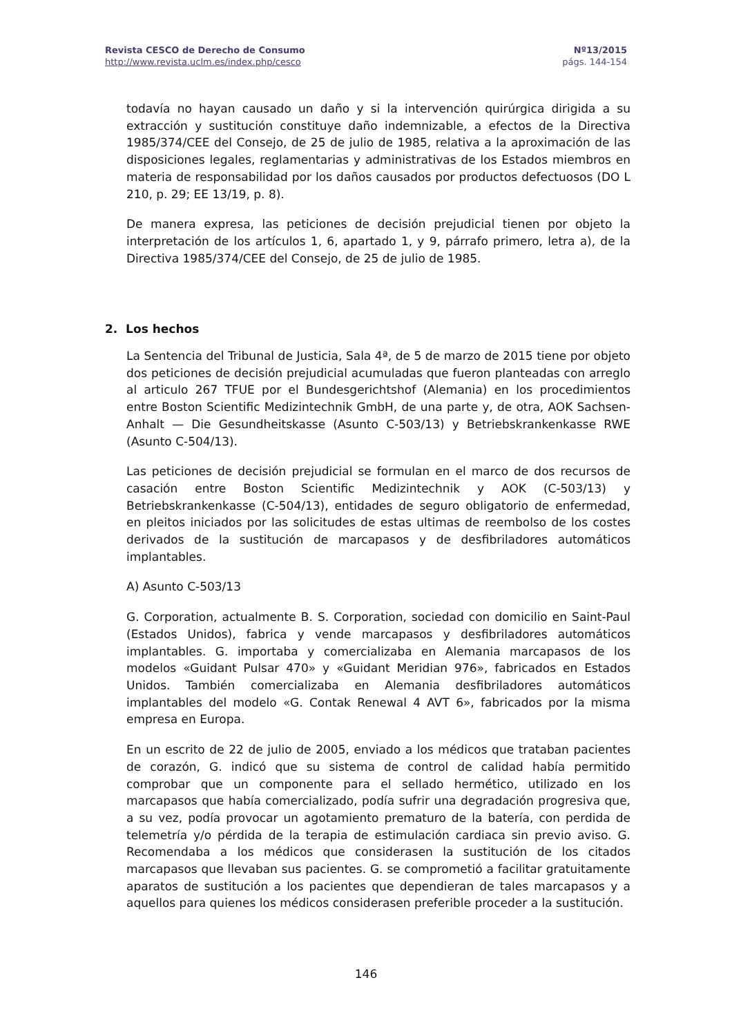Revista CESCO de Derecho de Consumo
http://www.revista.uclm.es/index.php/cesco
Nº13/2015
págs. 144-154
todavía no hayan causado un daño y si la intervención quirúrgica dirigida a su extracción y sustitución constituye daño indemnizable, a efectos de la Directiva 1985/374/CEE del Consejo, de 25 de julio de 1985, relativa a la aproximación de las disposiciones legales, reglamentarias y administrativas de los Estados miembros en materia de responsabilidad por los daños causados por productos defectuosos (DO L 210, p. 29; EE 13/19, p. 8).
De manera expresa, las peticiones de decisión prejudicial tienen por objeto la interpretación de los artículos 1, 6, apartado 1, y 9, párrafo primero, letra a), de la Directiva 1985/374/CEE del Consejo, de 25 de julio de 1985.
2. Los hechos
La Sentencia del Tribunal de Justicia, Sala 4ª, de 5 de marzo de 2015 tiene por objeto dos peticiones de decisión prejudicial acumuladas que fueron planteadas con arreglo al articulo 267 TFUE por el Bundesgerichtshof (Alemania) en los procedimientos entre Boston Scientific Medizintechnik GmbH, de una parte y, de otra, AOK Sachsen-Anhalt — Die Gesundheitskasse (Asunto C-503/13) y Betriebskrankenkasse RWE (Asunto C-504/13).
Las peticiones de decisión prejudicial se formulan en el marco de dos recursos de casación entre Boston Scientific Medizintechnik y AOK (C-503/13) y Betriebskrankenkasse (C-504/13), entidades de seguro obligatorio de enfermedad, en pleitos iniciados por las solicitudes de estas ultimas de reembolso de los costes derivados de la sustitución de marcapasos y de desfibriladores automáticos implantables.
A) Asunto C-503/13
G. Corporation, actualmente B. S. Corporation, sociedad con domicilio en Saint-Paul (Estados Unidos), fabrica y vende marcapasos y desfibriladores automáticos implantables. G. importaba y comercializaba en Alemania marcapasos de los modelos «Guidant Pulsar 470» y «Guidant Meridian 976», fabricados en Estados Unidos. También comercializaba en Alemania desfibriladores automáticos implantables del modelo «G. Contak Renewal 4 AVT 6», fabricados por la misma empresa en Europa.
En un escrito de 22 de julio de 2005, enviado a los médicos que trataban pacientes de corazón, G. indicó que su sistema de control de calidad había permitido comprobar que un componente para el sellado hermético, utilizado en los marcapasos que había comercializado, podía sufrir una degradación progresiva que, a su vez, podía provocar un agotamiento prematuro de la batería, con perdida de telemetría y/o pérdida de la terapia de estimulación cardiaca sin previo aviso. G. Recomendaba a los médicos que considerasen la sustitución de los citados marcapasos que llevaban sus pacientes. G. se comprometió a facilitar gratuitamente aparatos de sustitución a los pacientes que dependieran de tales marcapasos y a aquellos para quienes los médicos considerasen preferible proceder a la sustitución.
146